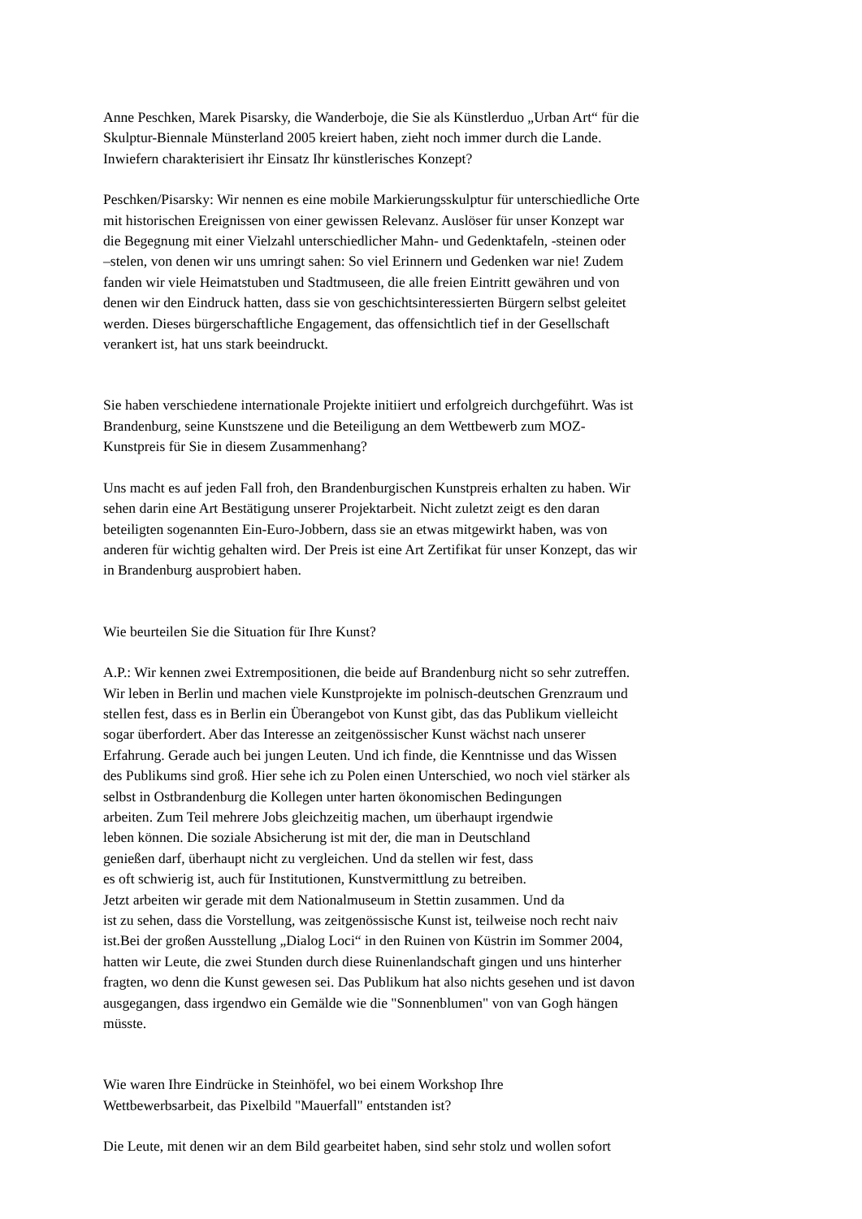Anne Peschken, Marek Pisarsky, die Wanderboje, die Sie als Künstlerduo „Urban Art“ für die
Skulptur-Biennale Münsterland 2005 kreiert haben, zieht noch immer durch die Lande.
Inwiefern charakterisiert ihr Einsatz Ihr künstlerisches Konzept?
Peschken/Pisarsky: Wir nennen es eine mobile Markierungsskulptur für unterschiedliche Orte
mit historischen Ereignissen von einer gewissen Relevanz. Auslöser für unser Konzept war
die Begegnung mit einer Vielzahl unterschiedlicher Mahn- und Gedenktafeln, -steinen oder
–stelen, von denen wir uns umringt sahen: So viel Erinnern und Gedenken war nie! Zudem
fanden wir viele Heimatstuben und Stadtmuseen, die alle freien Eintritt gewähren und von
denen wir den Eindruck hatten, dass sie von geschichtsinteressierten Bürgern selbst geleitet
werden. Dieses bürgerschaftliche Engagement, das offensichtlich tief in der Gesellschaft
verankert ist, hat uns stark beeindruckt.
Sie haben verschiedene internationale Projekte initiiert und erfolgreich durchgeführt. Was ist
Brandenburg, seine Kunstszene und die Beteiligung an dem Wettbewerb zum MOZ-
Kunstpreis für Sie in diesem Zusammenhang?
Uns macht es auf jeden Fall froh, den Brandenburgischen Kunstpreis erhalten zu haben. Wir
sehen darin eine Art Bestätigung unserer Projektarbeit. Nicht zuletzt zeigt es den daran
beteiligten sogenannten Ein-Euro-Jobbern, dass sie an etwas mitgewirkt haben, was von
anderen für wichtig gehalten wird. Der Preis ist eine Art Zertifikat für unser Konzept, das wir
in Brandenburg ausprobiert haben.
Wie beurteilen Sie die Situation für Ihre Kunst?
A.P.: Wir kennen zwei Extrempositionen, die beide auf Brandenburg nicht so sehr zutreffen.
Wir leben in Berlin und machen viele Kunstprojekte im polnisch-deutschen Grenzraum und
stellen fest, dass es in Berlin ein Überangebot von Kunst gibt, das das Publikum vielleicht
sogar überfordert. Aber das Interesse an zeitgenössischer Kunst wächst nach unserer
Erfahrung. Gerade auch bei jungen Leuten. Und ich finde, die Kenntnisse und das Wissen
des Publikums sind groß. Hier sehe ich zu Polen einen Unterschied, wo noch viel stärker als
selbst in Ostbrandenburg die Kollegen unter harten ökonomischen Bedingungen
arbeiten. Zum Teil mehrere Jobs gleichzeitig machen, um überhaupt irgendwie
leben können. Die soziale Absicherung ist mit der, die man in Deutschland
genießen darf, überhaupt nicht zu vergleichen. Und da stellen wir fest, dass
es oft schwierig ist, auch für Institutionen, Kunstvermittlung zu betreiben.
Jetzt arbeiten wir gerade mit dem Nationalmuseum in Stettin zusammen. Und da
ist zu sehen, dass die Vorstellung, was zeitgenössische Kunst ist, teilweise noch recht naiv
ist.Bei der großen Ausstellung „Dialog Loci“ in den Ruinen von Küstrin im Sommer 2004,
hatten wir Leute, die zwei Stunden durch diese Ruinenlandschaft gingen und uns hinterher
fragten, wo denn die Kunst gewesen sei. Das Publikum hat also nichts gesehen und ist davon
ausgegangen, dass irgendwo ein Gemälde wie die "Sonnenblumen" von van Gogh hängen
müsste.
Wie waren Ihre Eindrücke in Steinhöfel, wo bei einem Workshop Ihre
Wettbewerbsarbeit, das Pixelbild "Mauerfall" entstanden ist?
Die Leute, mit denen wir an dem Bild gearbeitet haben, sind sehr stolz und wollen sofort